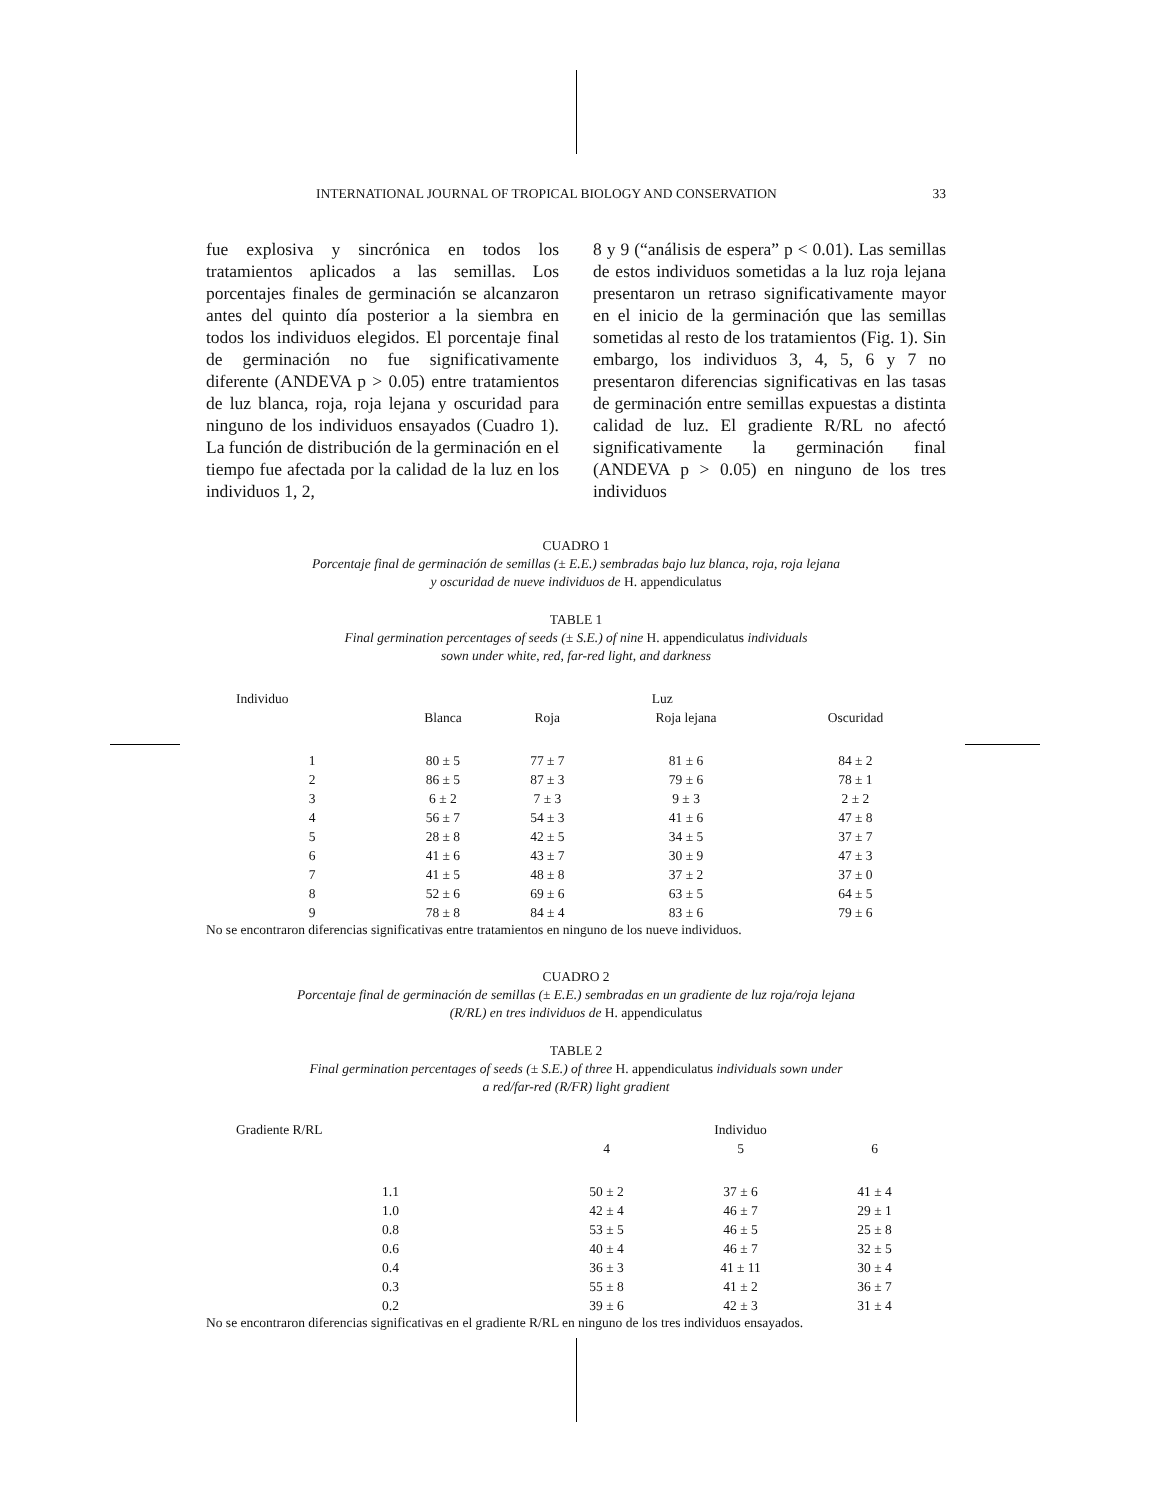INTERNATIONAL JOURNAL OF TROPICAL BIOLOGY AND CONSERVATION 33
fue explosiva y sincrónica en todos los tratamientos aplicados a las semillas. Los porcentajes finales de germinación se alcanzaron antes del quinto día posterior a la siembra en todos los individuos elegidos. El porcentaje final de germinación no fue significativamente diferente (ANDEVA p > 0.05) entre tratamientos de luz blanca, roja, roja lejana y oscuridad para ninguno de los individuos ensayados (Cuadro 1). La función de distribución de la germinación en el tiempo fue afectada por la calidad de la luz en los individuos 1, 2,
8 y 9 (“análisis de espera” p < 0.01). Las semillas de estos individuos sometidas a la luz roja lejana presentaron un retraso significativamente mayor en el inicio de la germinación que las semillas sometidas al resto de los tratamientos (Fig. 1). Sin embargo, los individuos 3, 4, 5, 6 y 7 no presentaron diferencias significativas en las tasas de germinación entre semillas expuestas a distinta calidad de luz. El gradiente R/RL no afectó significativamente la germinación final (ANDEVA p > 0.05) en ninguno de los tres individuos
CUADRO 1
Porcentaje final de germinación de semillas (± E.E.) sembradas bajo luz blanca, roja, roja lejana
y oscuridad de nueve individuos de H. appendiculatus
TABLE 1
Final germination percentages of seeds (± S.E.) of nine H. appendiculatus individuals
sown under white, red, far-red light, and darkness
| Individuo | Luz | | | |
| --- | --- | --- | --- | --- |
| | Blanca | Roja | Roja lejana | Oscuridad |
| 1 | 80 ± 5 | 77 ± 7 | 81 ± 6 | 84 ± 2 |
| 2 | 86 ± 5 | 87 ± 3 | 79 ± 6 | 78 ± 1 |
| 3 | 6 ± 2 | 7 ± 3 | 9 ± 3 | 2 ± 2 |
| 4 | 56 ± 7 | 54 ± 3 | 41 ± 6 | 47 ± 8 |
| 5 | 28 ± 8 | 42 ± 5 | 34 ± 5 | 37 ± 7 |
| 6 | 41 ± 6 | 43 ± 7 | 30 ± 9 | 47 ± 3 |
| 7 | 41 ± 5 | 48 ± 8 | 37 ± 2 | 37 ± 0 |
| 8 | 52 ± 6 | 69 ± 6 | 63 ± 5 | 64 ± 5 |
| 9 | 78 ± 8 | 84 ± 4 | 83 ± 6 | 79 ± 6 |
No se encontraron diferencias significativas entre tratamientos en ninguno de los nueve individuos.
CUADRO 2
Porcentaje final de germinación de semillas (± E.E.) sembradas en un gradiente de luz roja/roja lejana
(R/RL) en tres individuos de H. appendiculatus
TABLE 2
Final germination percentages of seeds (± S.E.) of three H. appendiculatus individuals sown under
a red/far-red (R/FR) light gradient
| Gradiente R/RL | Individuo | | |
| --- | --- | --- | --- |
| | 4 | 5 | 6 |
| 1.1 | 50 ± 2 | 37 ± 6 | 41 ± 4 |
| 1.0 | 42 ± 4 | 46 ± 7 | 29 ± 1 |
| 0.8 | 53 ± 5 | 46 ± 5 | 25 ± 8 |
| 0.6 | 40 ± 4 | 46 ± 7 | 32 ± 5 |
| 0.4 | 36 ± 3 | 41 ± 11 | 30 ± 4 |
| 0.3 | 55 ± 8 | 41 ± 2 | 36 ± 7 |
| 0.2 | 39 ± 6 | 42 ± 3 | 31 ± 4 |
No se encontraron diferencias significativas en el gradiente R/RL en ninguno de los tres individuos ensayados.